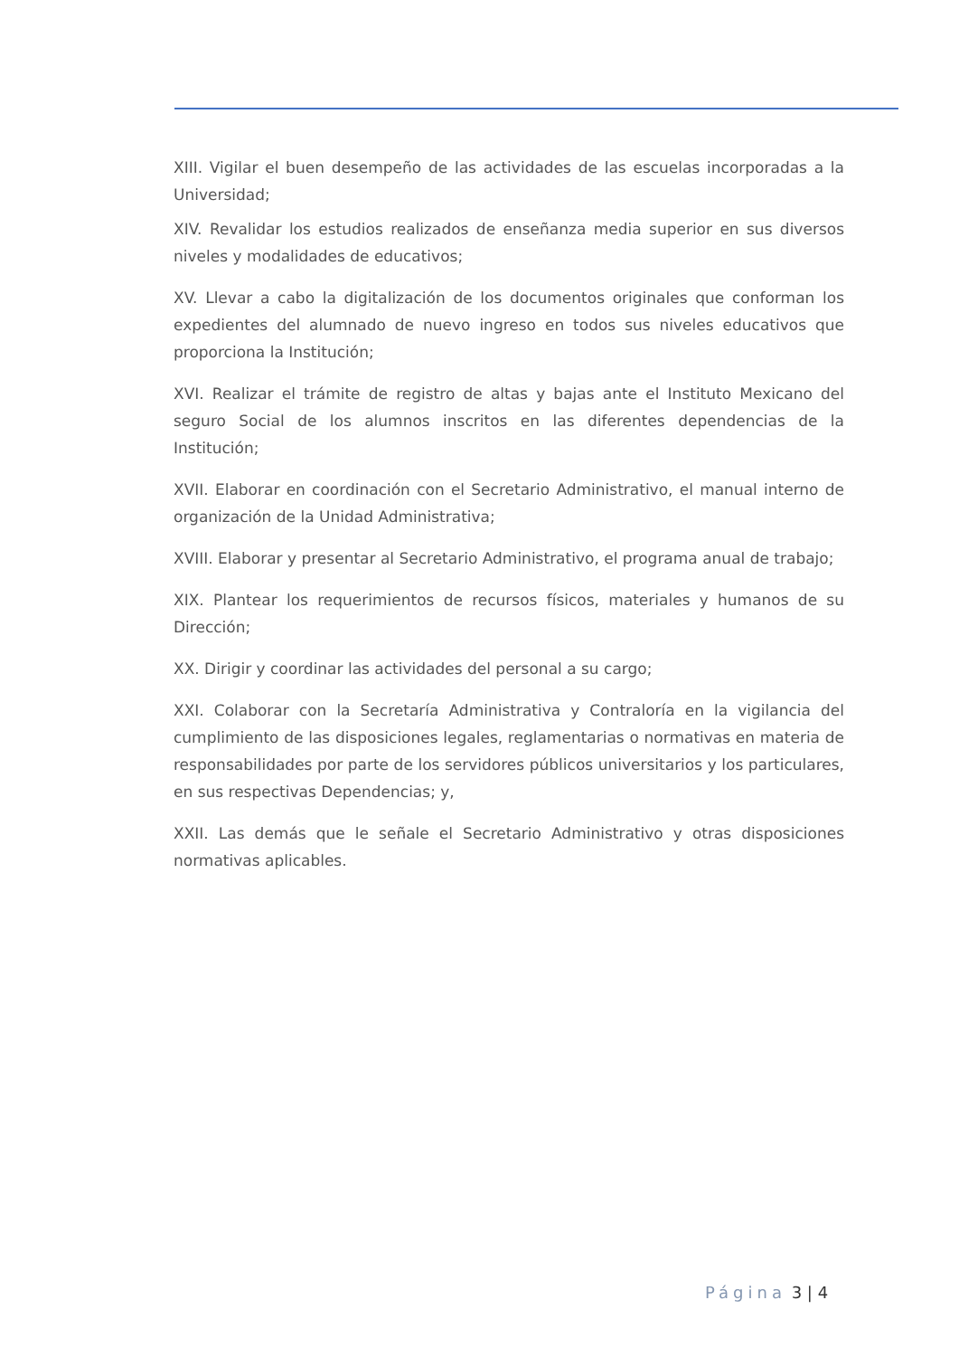XIII. Vigilar el buen desempeño de las actividades de las escuelas incorporadas a la Universidad;
XIV. Revalidar los estudios realizados de enseñanza media superior en sus diversos niveles y modalidades de educativos;
XV. Llevar a cabo la digitalización de los documentos originales que conforman los expedientes del alumnado de nuevo ingreso en todos sus niveles educativos que proporciona la Institución;
XVI. Realizar el trámite de registro de altas y bajas ante el Instituto Mexicano del seguro Social de los alumnos inscritos en las diferentes dependencias de la Institución;
XVII. Elaborar en coordinación con el Secretario Administrativo, el manual interno de organización de la Unidad Administrativa;
XVIII. Elaborar y presentar al Secretario Administrativo, el programa anual de trabajo;
XIX. Plantear los requerimientos de recursos físicos, materiales y humanos de su Dirección;
XX. Dirigir y coordinar las actividades del personal a su cargo;
XXI. Colaborar con la Secretaría Administrativa y Contraloría en la vigilancia del cumplimiento de las disposiciones legales, reglamentarias o normativas en materia de responsabilidades por parte de los servidores públicos universitarios y los particulares, en sus respectivas Dependencias; y,
XXII. Las demás que le señale el Secretario Administrativo y otras disposiciones normativas aplicables.
Página 3 | 4